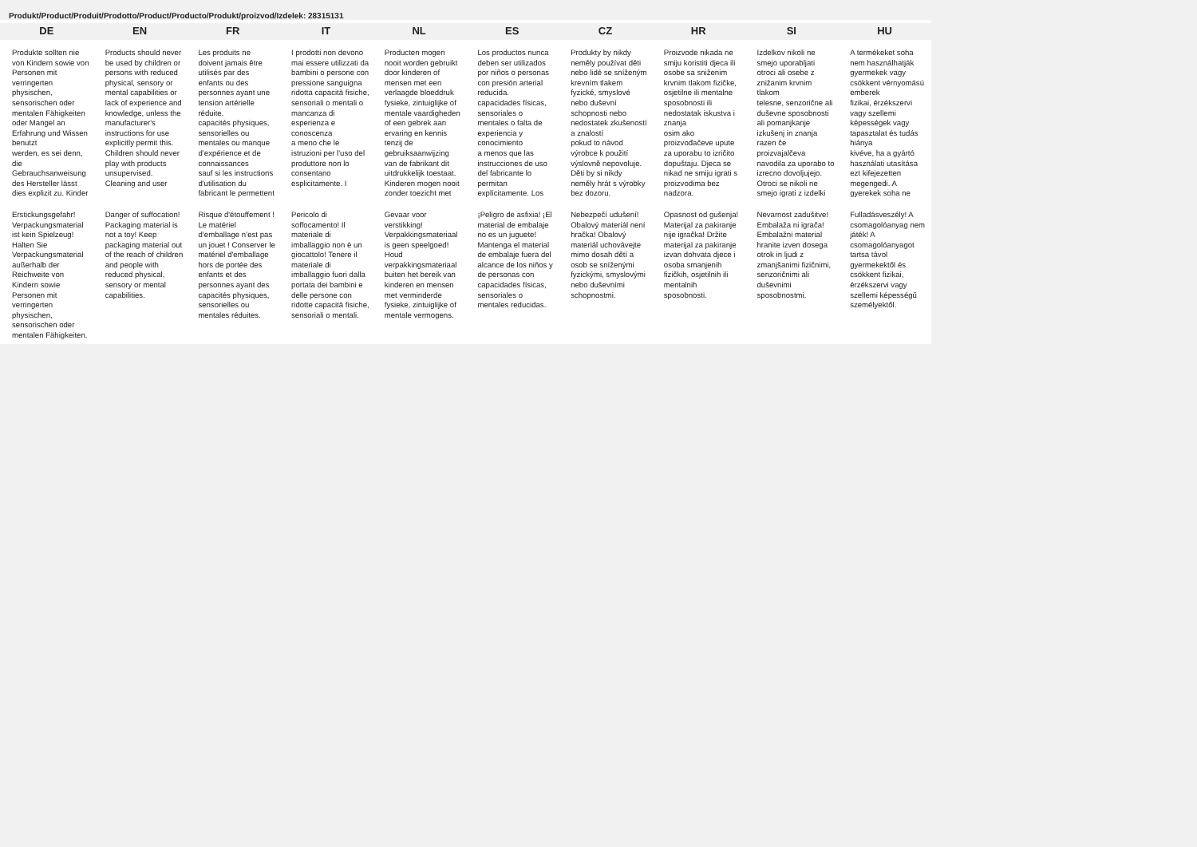Produkt/Product/Produit/Prodotto/Product/Producto/Produkt/proizvod/Izdelek: 28315131
| DE | EN | FR | IT | NL | ES | CZ | HR | SI | HU |
| --- | --- | --- | --- | --- | --- | --- | --- | --- | --- |
| Produkte sollten nie von Kindern sowie von Personen mit verringerten physischen, sensorischen oder mentalen Fähigkeiten oder Mangel an Erfahrung und Wissen benutzt werden, es sei denn, die Gebrauchsanweisung des Hersteller lässt dies explizit zu. Kinder | Products should never be used by children or persons with reduced physical, sensory or mental capabilities or lack of experience and knowledge, unless the manufacturer's instructions for use explicitly permit this. Children should never play with products unsupervised. Cleaning and user | Les produits ne doivent jamais être utilisés par des enfants ou des personnes ayant une tension artérielle réduite. capacités physiques, sensorielles ou mentales ou manque d’expérience et de connaissances sauf si les instructions d'utilisation du fabricant le permettent | I prodotti non devono mai essere utilizzati da bambini o persone con pressione sanguigna ridotta capacità fisiche, sensoriali o mentali o mancanza di esperienza e conoscenza a meno che le istruzioni per l'uso del produttore non lo consentano esplicitamente. I | Producten mogen nooit worden gebruikt door kinderen of mensen met een verlaagde bloeddruk fysieke, zintuiglijke of mentale vaardigheden of een gebrek aan ervaring en kennis tenzij de gebruiksaanwijzing van de fabrikant dit uitdrukkelijk toestaat. Kinderen mogen nooit zonder toezicht met | Los productos nunca deben ser utilizados por niños o personas con presión arterial reducida. capacidades físicas, sensoriales o mentales o falta de experiencia y conocimiento a menos que las instrucciones de uso del fabricante lo permitan explícitamente. Los | Produkty by nikdy neměly používat děti nebo lidé se sníženým krevním tlakem fyzické, smyslové nebo duševní schopnosti nebo nedostatek zkušeností a znalostí pokud to návod výrobce k použití výslovně nepovoluje. Děti by si nikdy neměly hrát s výrobky bez dozoru. | Proizvode nikada ne smiju koristiti djeca ili osobe sa sniženim krvnim tlakom fizičke, osjetilne ili mentalne sposobnosti ili nedostatak iskustva i znanja osim ako proizvođačeve upute za uporabu to izričito dopuštaju. Djeca se nikad ne smiju igrati s proizvodima bez nadzora. | Izdelkov nikoli ne smejo uporabljati otroci ali osebe z znižanim krvnim tlakom telesne, senzorične ali duševne sposobnosti ali pomanjkanje izkušenj in znanja razen če proizvajalčeva navodila za uporabo to izrecno dovoljujejo. Otroci se nikoli ne smejo igrati z izdelki | A termékeket soha nem használhatják gyermekek vagy csökkent vérnyomású emberek fizikai, érzékszervi vagy szellemi képességek vagy tapasztalat és tudás hiánya kivéve, ha a gyártó használati utasítása ezt kifejezetten megengedi. A gyerekek soha ne |
| Erstickungsgefahr! Verpackungsmaterial ist kein Spielzeug! Halten Sie Verpackungsmaterial außerhalb der Reichweite von Kindern sowie Personen mit verringerten physischen, sensorischen oder mentalen Fähigkeiten. | Danger of suffocation! Packaging material is not a toy! Keep packaging material out of the reach of children and people with reduced physical, sensory or mental capabilities. | Risque d'étouffement ! Le matériel d’emballage n’est pas un jouet ! Conserver le matériel d'emballage hors de portée des enfants et des personnes ayant des capacités physiques, sensorielles ou mentales réduites. | Pericolo di soffocamento! Il materiale di imballaggio non è un giocattolo! Tenere il materiale di imballaggio fuori dalla portata dei bambini e delle persone con ridotte capacità fisiche, sensoriali o mentali. | Gevaar voor verstikking! Verpakkingsmateriaal is geen speelgoed! Houd verpakkingsmateriaal buiten het bereik van kinderen en mensen met verminderde fysieke, zintuiglijke of mentale vermogens. | ¡Peligro de asfixia! ¡El material de embalaje no es un juguete! Mantenga el material de embalaje fuera del alcance de los niños y de personas con capacidades físicas, sensoriales o mentales reducidas. | Nebezpečí udušení! Obalový materiál není hračka! Obalový materiál uchovávejte mimo dosah dětí a osob se sníženými fyzickými, smyslovými nebo duševními schopnostmi. | Opasnost od gušenja! Materijal za pakiranje nije igračka! Držite materijal za pakiranje izvan dohvata djece i osoba smanjenih fizičkih, osjetilnih ili mentalnih sposobnosti. | Nevarnost zadušitve! Embalaža ni igrača! Embalažni material hranite izven dosega otrok in ljudi z zmanjšanimi fizičnimi, senzoričnimi ali duševnimi sposobnostmi. | Fulladásveszély! A csomagolóanyag nem játék! A csomagolóanyagot tartsa távol gyermekektől és csökkent fizikai, érzékszervi vagy szellemi képességű személyektől. |